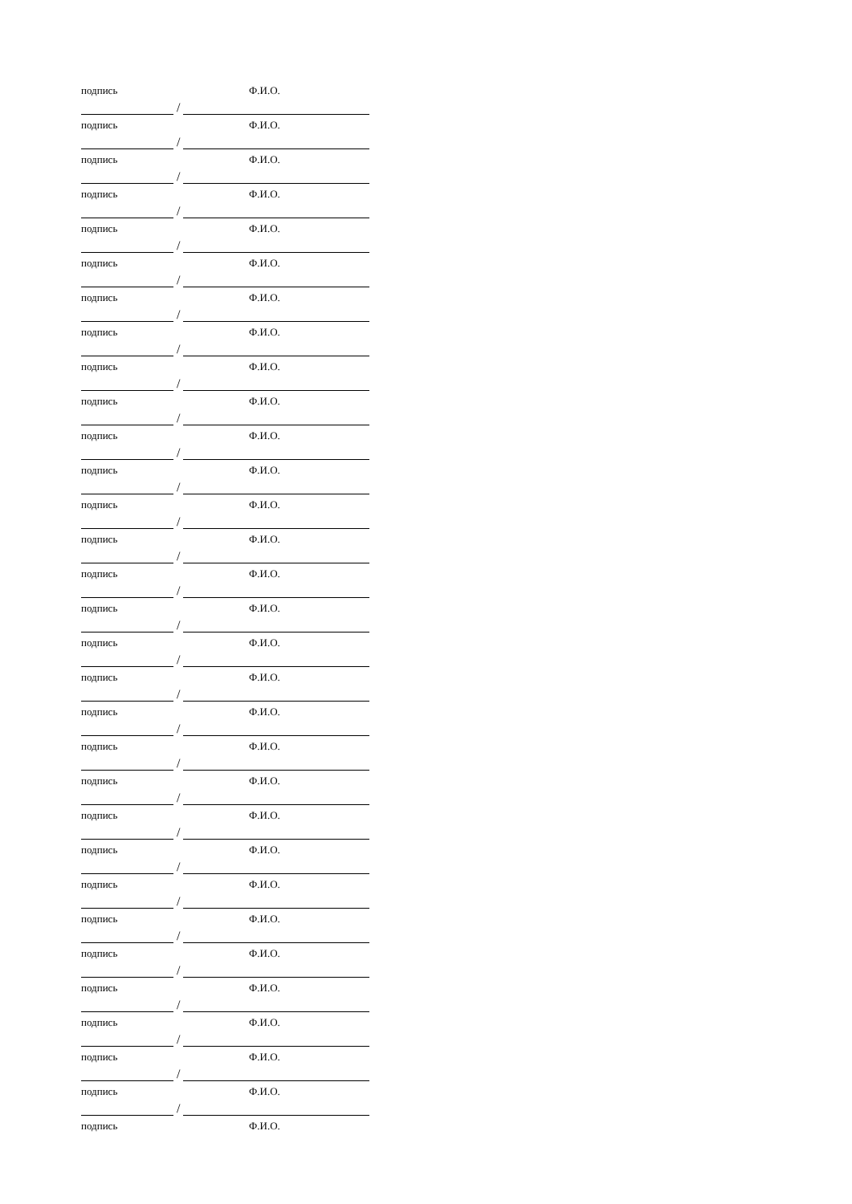подпись Ф.И.О.
/
подпись Ф.И.О.
/
подпись Ф.И.О.
/
подпись Ф.И.О.
/
подпись Ф.И.О.
/
подпись Ф.И.О.
/
подпись Ф.И.О.
/
подпись Ф.И.О.
/
подпись Ф.И.О.
/
подпись Ф.И.О.
/
подпись Ф.И.О.
/
подпись Ф.И.О.
/
подпись Ф.И.О.
/
подпись Ф.И.О.
/
подпись Ф.И.О.
/
подпись Ф.И.О.
/
подпись Ф.И.О.
/
подпись Ф.И.О.
/
подпись Ф.И.О.
/
подпись Ф.И.О.
/
подпись Ф.И.О.
/
подпись Ф.И.О.
/
подпись Ф.И.О.
/
подпись Ф.И.О.
/
подпись Ф.И.О.
/
подпись Ф.И.О.
/
подпись Ф.И.О.
/
подпись Ф.И.О.
/
подпись Ф.И.О.
/
подпись Ф.И.О.
/
подпись Ф.И.О.